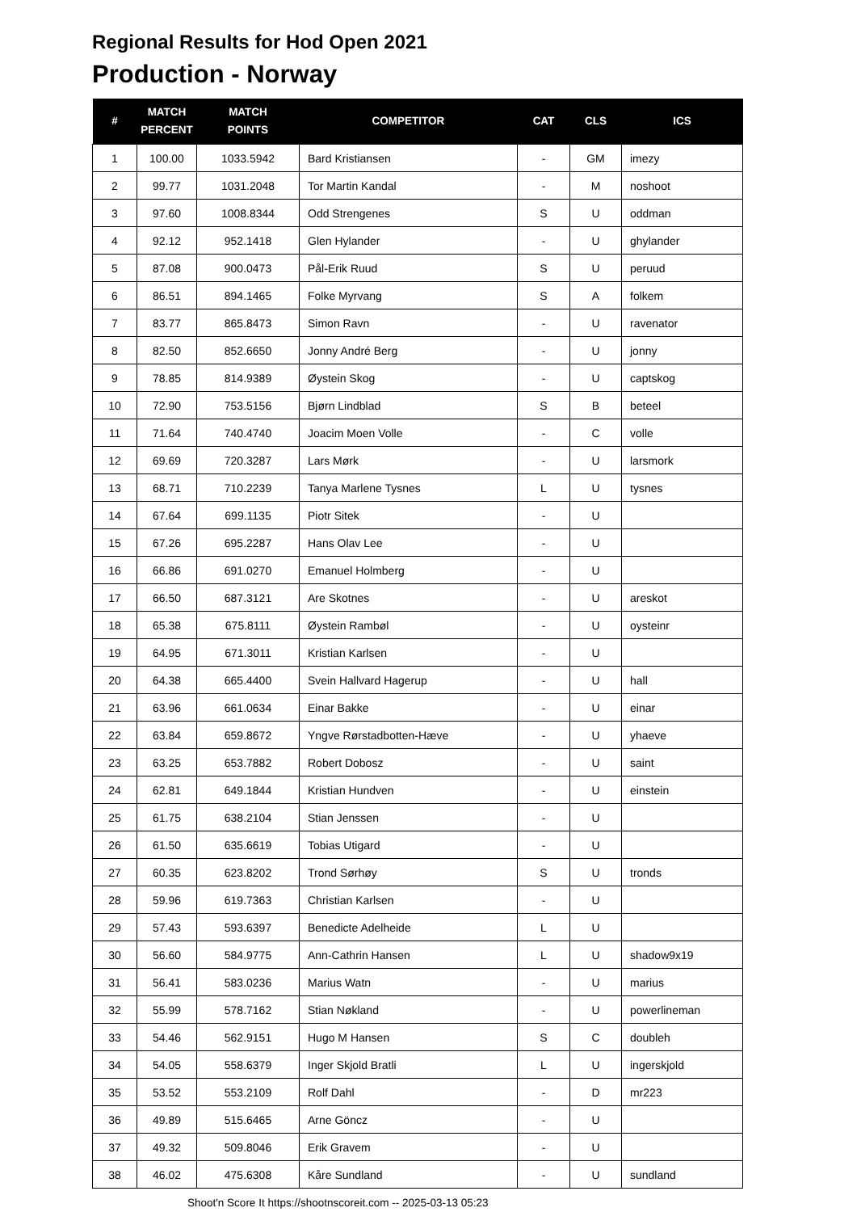Regional Results for Hod Open 2021
Production - Norway
| # | MATCH PERCENT | MATCH POINTS | COMPETITOR | CAT | CLS | ICS |
| --- | --- | --- | --- | --- | --- | --- |
| 1 | 100.00 | 1033.5942 | Bard Kristiansen | - | GM | imezy |
| 2 | 99.77 | 1031.2048 | Tor Martin Kandal | - | M | noshoot |
| 3 | 97.60 | 1008.8344 | Odd Strengenes | S | U | oddman |
| 4 | 92.12 | 952.1418 | Glen Hylander | - | U | ghylander |
| 5 | 87.08 | 900.0473 | Pål-Erik Ruud | S | U | peruud |
| 6 | 86.51 | 894.1465 | Folke Myrvang | S | A | folkem |
| 7 | 83.77 | 865.8473 | Simon Ravn | - | U | ravenator |
| 8 | 82.50 | 852.6650 | Jonny André Berg | - | U | jonny |
| 9 | 78.85 | 814.9389 | Øystein Skog | - | U | captskog |
| 10 | 72.90 | 753.5156 | Bjørn Lindblad | S | B | beteel |
| 11 | 71.64 | 740.4740 | Joacim Moen Volle | - | C | volle |
| 12 | 69.69 | 720.3287 | Lars Mørk | - | U | larsmork |
| 13 | 68.71 | 710.2239 | Tanya Marlene Tysnes | L | U | tysnes |
| 14 | 67.64 | 699.1135 | Piotr Sitek | - | U | |
| 15 | 67.26 | 695.2287 | Hans Olav Lee | - | U | |
| 16 | 66.86 | 691.0270 | Emanuel Holmberg | - | U | |
| 17 | 66.50 | 687.3121 | Are Skotnes | - | U | areskot |
| 18 | 65.38 | 675.8111 | Øystein Rambøl | - | U | oysteinr |
| 19 | 64.95 | 671.3011 | Kristian Karlsen | - | U | |
| 20 | 64.38 | 665.4400 | Svein Hallvard Hagerup | - | U | hall |
| 21 | 63.96 | 661.0634 | Einar Bakke | - | U | einar |
| 22 | 63.84 | 659.8672 | Yngve Rørstadbotten-Hæve | - | U | yhaeve |
| 23 | 63.25 | 653.7882 | Robert Dobosz | - | U | saint |
| 24 | 62.81 | 649.1844 | Kristian Hundven | - | U | einstein |
| 25 | 61.75 | 638.2104 | Stian Jenssen | - | U | |
| 26 | 61.50 | 635.6619 | Tobias Utigard | - | U | |
| 27 | 60.35 | 623.8202 | Trond Sørhøy | S | U | tronds |
| 28 | 59.96 | 619.7363 | Christian Karlsen | - | U | |
| 29 | 57.43 | 593.6397 | Benedicte Adelheide | L | U | |
| 30 | 56.60 | 584.9775 | Ann-Cathrin Hansen | L | U | shadow9x19 |
| 31 | 56.41 | 583.0236 | Marius Watn | - | U | marius |
| 32 | 55.99 | 578.7162 | Stian Nøkland | - | U | powerlineman |
| 33 | 54.46 | 562.9151 | Hugo M Hansen | S | C | doubleh |
| 34 | 54.05 | 558.6379 | Inger Skjold Bratli | L | U | ingerskjold |
| 35 | 53.52 | 553.2109 | Rolf Dahl | - | D | mr223 |
| 36 | 49.89 | 515.6465 | Arne Göncz | - | U | |
| 37 | 49.32 | 509.8046 | Erik Gravem | - | U | |
| 38 | 46.02 | 475.6308 | Kåre Sundland | - | U | sundland |
Shoot'n Score It https://shootnscoreit.com -- 2025-03-13 05:23